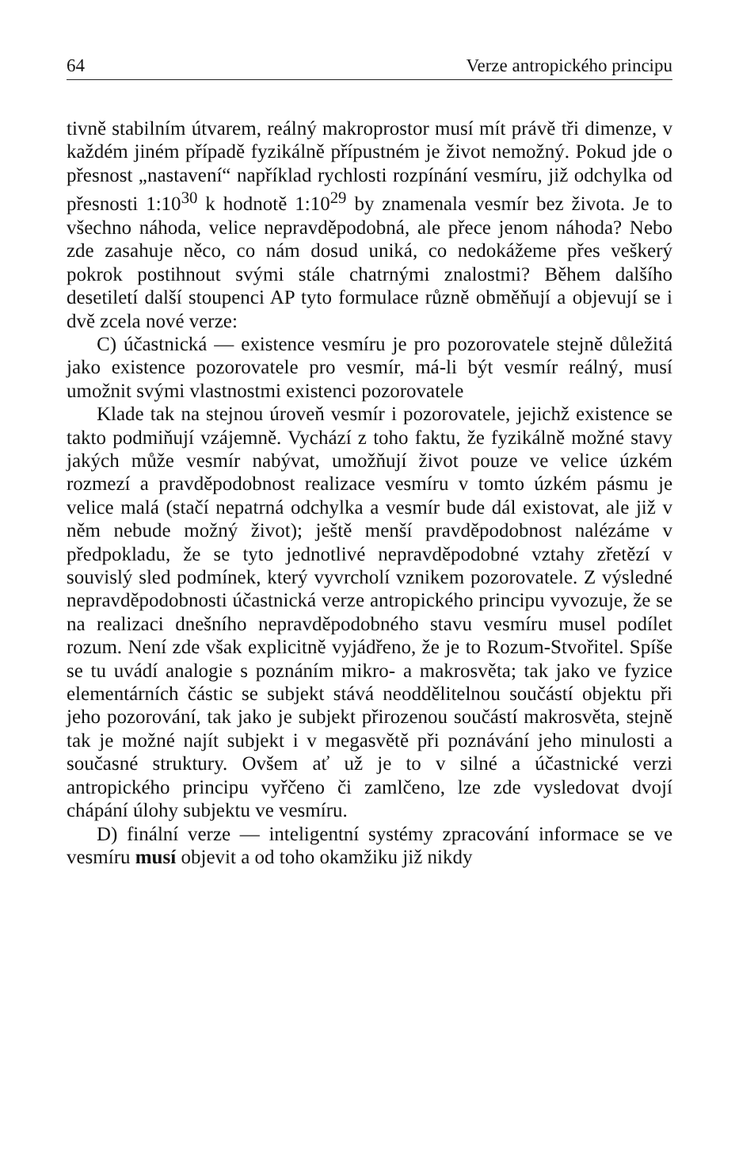64 Verze antropického principu
tivně stabilním útvarem, reálný makroprostor musí mít právě tři dimenze, v každém jiném případě fyzikálně přípustném je život nemožný. Pokud jde o přesnost „nastavení“ například rychlosti rozpínání vesmíru, již odchylka od přesnosti 1:10<sup>30</sup> k hodnotě 1:10<sup>29</sup> by znamenala vesmír bez života. Je to všechno náhoda, velice nepravděpodobná, ale přece jenom náhoda? Nebo zde zasahuje něco, co nám dosud uniká, co nedokážeme přes veškerý pokrok postihnout svými stále chatrnými znalostmi? Během dalšího desetiletí další stoupenci AP tyto formulace různě obměňují a objevují se i dvě zcela nové verze:
C) účastnická — existence vesmíru je pro pozorovatele stejně důležitá jako existence pozorovatele pro vesmír, má-li být vesmír reálný, musí umožnit svými vlastnostmi existenci pozorovatele
Klade tak na stejnou úroveň vesmír i pozorovatele, jejichž existence se takto podmiňují vzájemně. Vychází z toho faktu, že fyzikálně možné stavy jakých může vesmír nabývat, umožňují život pouze ve velice úzkém rozmezí a pravděpodobnost realizace vesmíru v tomto úzkém pásmu je velice malá (stačí nepatrná odchylka a vesmír bude dál existovat, ale již v něm nebude možný život); ještě menší pravděpodobnost nalézáme v předpokladu, že se tyto jednotlivé nepravděpodobné vztahy zřetězí v souvislý sled podmínek, který vyvrcholí vznikem pozorovatele. Z výsledné nepravděpodobnosti účastnická verze antropického principu vyvozuje, že se na realizaci dnešního nepravděpodobného stavu vesmíru musel podílet rozum. Není zde však explicitně vyjádřeno, že je to Rozum-Stvořitel. Spíše se tu uvádí analogie s poznáním mikro- a makrosvěta; tak jako ve fyzice elementárních částic se subjekt stává neoddělitelnou součástí objektu při jeho pozorování, tak jako je subjekt přirozenou součástí makrosvěta, stejně tak je možné najít subjekt i v megasvětě při poznávání jeho minulosti a současné struktury. Ovšem ať už je to v silné a účastnické verzi antropického principu vyřčeno či zamlčeno, lze zde vysledovat dvojí chápání úlohy subjektu ve vesmíru.
D) finální verze — inteligentní systémy zpracování informace se ve vesmíru musí objevit a od toho okamžiku již nikdy